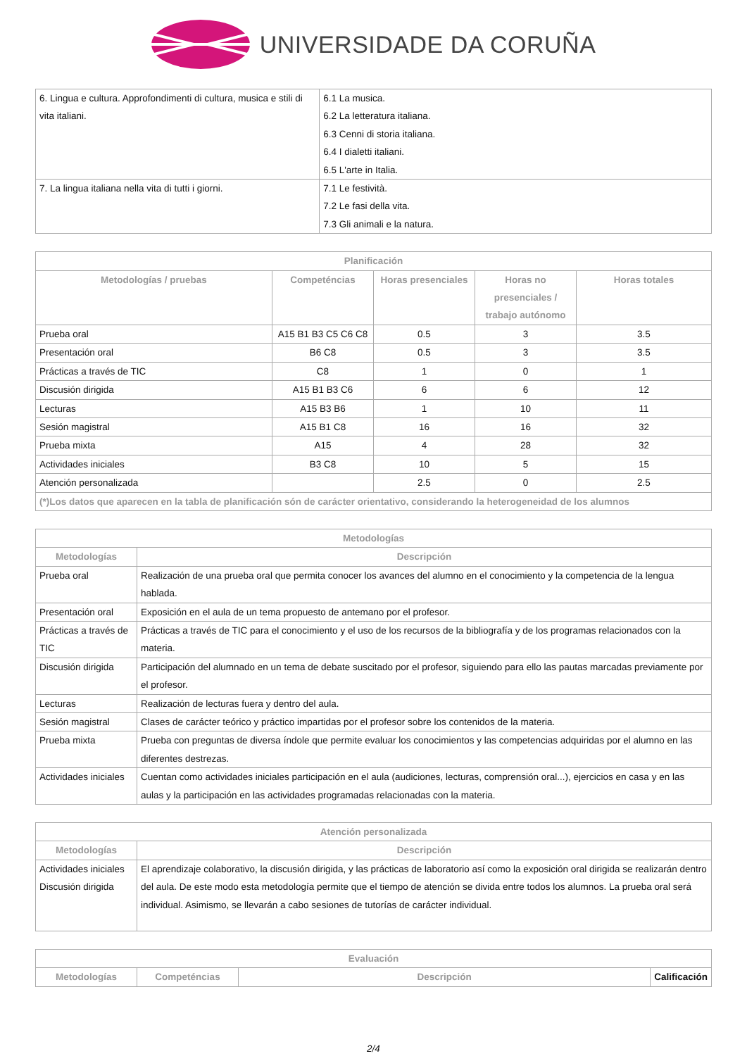UNIVERSIDADE DA CORUÑA
| 6. Lingua e cultura. Approfondimenti di cultura, musica e stili di vita italiani. | 6.1 La musica. 6.2 La letteratura italiana. 6.3 Cenni di storia italiana. 6.4 I dialetti italiani. 6.5 L'arte in Italia. |
| 7. La lingua italiana nella vita di tutti i giorni. | 7.1 Le festività. 7.2 Le fasi della vita. 7.3 Gli animali e la natura. |
| Planificación | | | | |
| --- | --- | --- | --- | --- |
| Metodologías / pruebas | Competéncias | Horas presenciales | Horas no presenciales / trabajo autónomo | Horas totales |
| Prueba oral | A15 B1 B3 C5 C6 C8 | 0.5 | 3 | 3.5 |
| Presentación oral | B6 C8 | 0.5 | 3 | 3.5 |
| Prácticas a través de TIC | C8 | 1 | 0 | 1 |
| Discusión dirigida | A15 B1 B3 C6 | 6 | 6 | 12 |
| Lecturas | A15 B3 B6 | 1 | 10 | 11 |
| Sesión magistral | A15 B1 C8 | 16 | 16 | 32 |
| Prueba mixta | A15 | 4 | 28 | 32 |
| Actividades iniciales | B3 C8 | 10 | 5 | 15 |
| Atención personalizada | | 2.5 | 0 | 2.5 |
| (*)Los datos que aparecen en la tabla de planificación són de carácter orientativo, considerando la heterogeneidad de los alumnos | | | | |
| Metodologías | |
| --- | --- |
| Metodologías | Descripción |
| Prueba oral | Realización de una prueba oral que permita conocer los avances del alumno en el conocimiento y la competencia de la lengua hablada. |
| Presentación oral | Exposición en el aula de un tema propuesto de antemano por el profesor. |
| Prácticas a través de TIC | Prácticas a través de TIC para el conocimiento y el uso de los recursos de la bibliografía y de los programas relacionados con la materia. |
| Discusión dirigida | Participación del alumnado en un tema de debate suscitado por el profesor, siguiendo para ello las pautas marcadas previamente por el profesor. |
| Lecturas | Realización de lecturas fuera y dentro del aula. |
| Sesión magistral | Clases de carácter teórico y práctico impartidas por el profesor sobre los contenidos de la materia. |
| Prueba mixta | Prueba con preguntas de diversa índole que permite evaluar los conocimientos y las competencias adquiridas por el alumno en las diferentes destrezas. |
| Actividades iniciales | Cuentan como actividades iniciales participación en el aula (audiciones, lecturas, comprensión oral...), ejercicios en casa y en las aulas y la participación en las actividades programadas relacionadas con la materia. |
| Atención personalizada | |
| --- | --- |
| Metodologías | Descripción |
| Actividades iniciales Discusión dirigida | El aprendizaje colaborativo, la discusión dirigida, y las prácticas de laboratorio así como la exposición oral dirigida se realizarán dentro del aula. De este modo esta metodología permite que el tiempo de atención se divida entre todos los alumnos. La prueba oral será individual. Asimismo, se llevarán a cabo sesiones de tutorías de carácter individual. |
| Evaluación | | | |
| --- | --- | --- | --- |
| Metodologías | Competéncias | Descripción | Calificación |
2/4